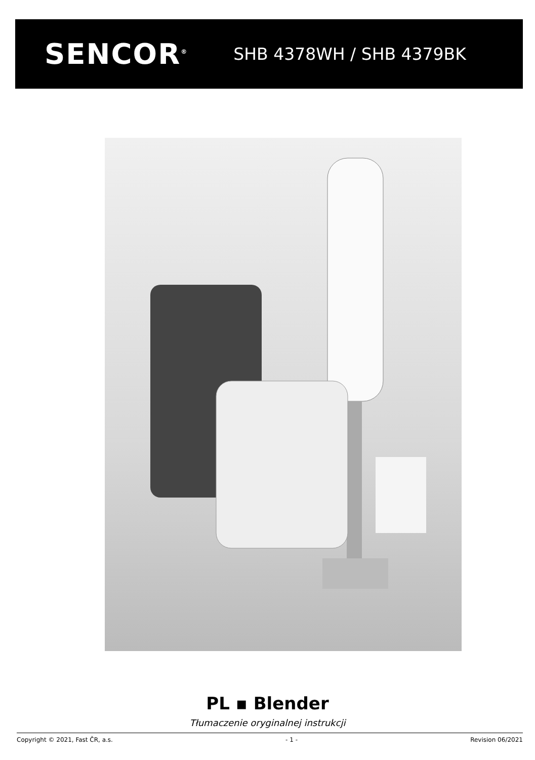SENCOR<sup>®</sup>
SHB 4378WH / SHB 4379BK
PL ▪ Blender
Tłumaczenie oryginalnej instrukcji
Copyright © 2021, Fast ČR, a.s. - 1 - Revision 06/2021